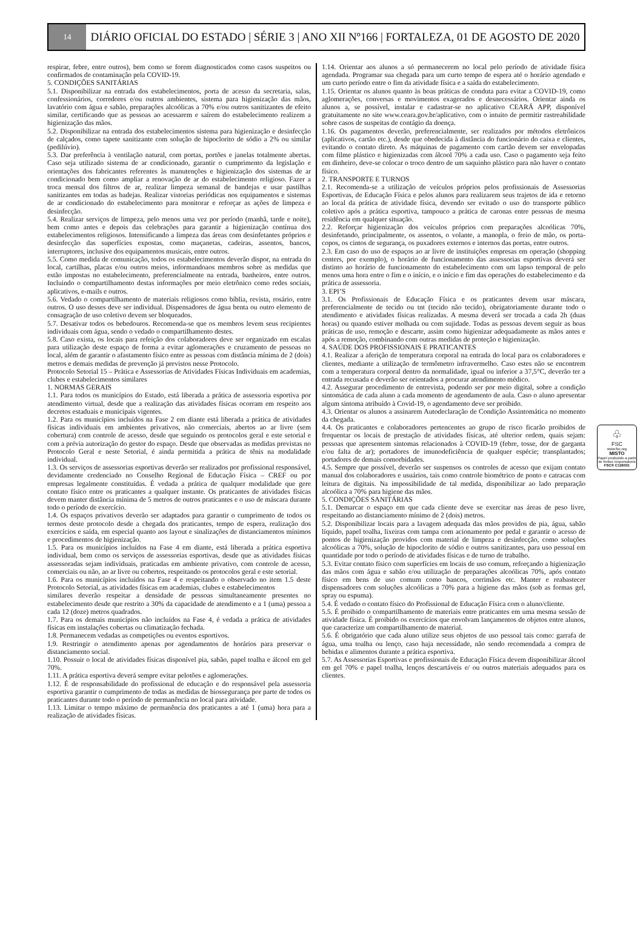14
DIÁRIO OFICIAL DO ESTADO | SÉRIE 3 | ANO XII Nº166 | FORTALEZA, 01 DE AGOSTO DE 2020
respirar, febre, entre outros), bem como se forem diagnosticados como casos suspeitos ou confirmados de contaminação pela COVID-19.
5. CONDIÇÕES SANITÁRIAS
5.1. Disponibilizar na entrada dos estabelecimentos, porta de acesso da secretaria, salas, confessionários, corredores e/ou outros ambientes, sistema para higienização das mãos, lavatório com água e sabão, preparações alcoólicas a 70% e/ou outros sanitizantes de efeito similar, certificando que as pessoas ao acessarem e saírem do estabelecimento realizem a higienização das mãos.
5.2. Disponibilizar na entrada dos estabelecimentos sistema para higienização e desinfecção de calçados, como tapete sanitizante com solução de hipoclorito de sódio a 2% ou similar (pedilúvio).
5.3. Dar preferência à ventilação natural, com portas, portões e janelas totalmente abertas. Caso seja utilizado sistema de ar condicionado, garantir o cumprimento da legislação e orientações dos fabricantes referentes às manutenções e higienização dos sistemas de ar condicionado bem como ampliar a renovação de ar do estabelecimento religioso. Fazer a troca mensal dos filtros de ar, realizar limpeza semanal de bandejas e usar pastilhas sanitizantes em todas as badejas. Realizar vistorias periódicas nos equipamentos e sistemas de ar condicionado do estabelecimento para monitorar e reforçar as ações de limpeza e desinfecção.
5.4. Realizar serviços de limpeza, pelo menos uma vez por período (manhã, tarde e noite), bem como antes e depois das celebrações para garantir a higienização contínua dos estabelecimentos religiosos. Intensificando a limpeza das áreas com desinfetantes próprios e desinfecção das superfícies expostas, como maçanetas, cadeiras, assentos, bancos, interruptores, inclusive dos equipamentos musicais, entre outros.
5.5. Como medida de comunicação, todos os estabelecimentos deverão dispor, na entrada do local, cartilhas, placas e/ou outros meios, informandoaos membros sobre as medidas que estão impostas no estabelecimento, preferencialmente na entrada, banheiros, entre outros. Incluindo o compartilhamento destas informações por meio eletrônico como redes sociais, aplicativos, e-mails e outros.
5.6. Vedado o compartilhamento de materiais religiosos como bíblia, revista, rosário, entre outros. O uso desses deve ser individual. Dispensadores de água benta ou outro elemento de consagração de uso coletivo devem ser bloqueados.
5.7. Desativar todos os bebedouros. Recomenda-se que os membros levem seus recipientes individuais com água, sendo o vedado o compartilhamento destes.
5.8. Caso exista, os locais para refeição dos colaboradores deve ser organizado em escalas para utilização deste espaço de forma a evitar aglomerações e cruzamento de pessoas no local, além de garantir o afastamento físico entre as pessoas com distância mínima de 2 (dois) metros e demais medidas de prevenção já previstos nesse Protocolo.
Protocolo Setorial 15 – Prática e Assessorias de Atividades Físicas Individuais em academias, clubes e estabelecimentos similares
1. NORMAS GERAIS
1.1. Para todos os municípios do Estado, está liberada a prática de assessoria esportiva por atendimento virtual, desde que a realização das atividades físicas ocorram em respeito aos decretos estaduais e municipais vigentes.
1.2. Para os municípios incluídos na Fase 2 em diante está liberada a prática de atividades físicas individuais em ambientes privativos, não comerciais, abertos ao ar livre (sem cobertura) com controle de acesso, desde que seguindo os protocolos geral e este setorial e com a prévia autorização do gestor do espaço. Desde que observadas as medidas previstas no Protocolo Geral e neste Setorial, é ainda permitida a prática de tênis na modalidade individual.
1.3. Os serviços de assessorias esportivas deverão ser realizados por profissional responsável, devidamente credenciado no Conselho Regional de Educação Física – CREF ou por empresas legalmente constituídas. É vedada a prática de qualquer modalidade que gere contato físico entre os praticantes a qualquer instante. Os praticantes de atividades físicas devem manter distância mínima de 5 metros de outros praticantes e o uso de máscara durante todo o período de exercício.
1.4. Os espaços privativos deverão ser adaptados para garantir o cumprimento de todos os termos deste protocolo desde a chegada dos praticantes, tempo de espera, realização dos exercícios e saída, em especial quanto aos layout e sinalizações de distanciamentos mínimos e procedimentos de higienização.
1.5. Para os municípios incluídos na Fase 4 em diante, está liberada a prática esportiva individual, bem como os serviços de assessorias esportivas, desde que as atividades físicas assessoradas sejam individuais, praticadas em ambiente privativo, com controle de acesso, comerciais ou não, ao ar livre ou cobertos, respeitando os protocolos geral e este setorial.
1.6. Para os municípios incluídos na Fase 4 e respeitando o observado no item 1.5 deste Protocolo Setorial, as atividades físicas em academias, clubes e estabelecimentos
similares deverão respeitar a densidade de pessoas simultaneamente presentes no estabelecimento desde que restrito a 30% da capacidade de atendimento e a 1 (uma) pessoa a cada 12 (doze) metros quadrados.
1.7. Para os demais municípios não incluídos na Fase 4, é vedada a prática de atividades físicas em instalações cobertas ou climatização fechada.
1.8. Permanecem vedadas as competições ou eventos esportivos.
1.9. Restringir o atendimento apenas por agendamentos de horários para preservar o distanciamento social.
1.10. Possuir o local de atividades físicas disponível pia, sabão, papel toalha e álcool em gel 70%.
1.11. A prática esportiva deverá sempre evitar pelotões e aglomerações.
1.12. É de responsabilidade do profissional de educação e do responsável pela assessoria esportiva garantir o cumprimento de todas as medidas de biossegurança por parte de todos os praticantes durante todo o período de permanência no local para atividade.
1.13. Limitar o tempo máximo de permanência dos praticantes a até 1 (uma) hora para a realização de atividades físicas.
1.14. Orientar aos alunos a só permanecerem no local pelo período de atividade física agendada. Programar sua chegada para um curto tempo de espera até o horário agendado e um curto período entre o fim da atividade física e a saída do estabelecimento.
1.15. Orientar os alunos quanto às boas práticas de conduta para evitar a COVID-19, como aglomerações, conversas e movimentos exagerados e desnecessários. Orientar ainda os alunos a, se possível, instalar e cadastrar-se no aplicativo CEARÁ APP, disponível gratuitamente no site www.ceara.gov.br/aplicativo, com o intuito de permitir rastreabilidade sobre casos de suspeitas de contágio da doença.
1.16. Os pagamentos deverão, preferencialmente, ser realizados por métodos eletrônicos (aplicativos, cartão etc.), desde que obedecida à distância do funcionário do caixa e clientes, evitando o contato direto. As máquinas de pagamento com cartão devem ser envelopadas com filme plástico e higienizadas com álcool 70% a cada uso. Caso o pagamento seja feito em dinheiro, deve-se colocar o troco dentro de um saquinho plástico para não haver o contato físico.
2. TRANSPORTE E TURNOS
2.1. Recomenda-se a utilização de veículos próprios pelos profissionais de Assessorias Esportivas, de Educação Física e pelos alunos para realizarem seus trajetos de ida e retorno ao local da prática de atividade física, devendo ser evitado o uso do transporte público coletivo após a prática esportiva, tampouco a prática de caronas entre pessoas de mesma residência em qualquer situação.
2.2. Reforçar higienização dos veículos próprios com preparações alcoólicas 70%, desinfetando, principalmente, os assentos, o volante, a manopla, o freio de mão, os porta-copos, os cintos de segurança, os puxadores externos e internos das portas, entre outros.
2.3. Em caso do uso de espaços ao ar livre de instituições empresas em operação (shopping centers, por exemplo), o horário de funcionamento das assessorias esportivas deverá ser distinto ao horário de funcionamento do estabelecimento com um lapso temporal de pelo menos uma hora entre o fim e o início, e o início e fim das operações do estabelecimento e da prática de assessoria.
3. EPI’S
3.1. Os Profissionais de Educação Física e os praticantes devem usar máscara, preferencialmente de tecido ou tnt (tecido não tecido), obrigatoriamente durante todo o atendimento e atividades físicas realizadas. A mesma deverá ser trocada a cada 2h (duas horas) ou quando estiver molhada ou com sujidade. Todas as pessoas devem seguir as boas práticas de uso, remoção e descarte, assim como higienizar adequadamente as mãos antes e após a remoção, combinando com outras medidas de proteção e higienização.
4. SAÚDE DOS PROFISSIONAIS E PRATICANTES
4.1. Realizar a aferição de temperatura corporal na entrada do local para os colaboradores e clientes, mediante a utilização de termômetro infravermelho. Caso estes não se encontrem com a temperatura corporal dentro da normalidade, igual ou inferior a 37,5°C, deverão ter a entrada recusada e deverão ser orientados a procurar atendimento médico.
4.2. Assegurar procedimento de entrevista, podendo ser por meio digital, sobre a condição sintomática de cada aluno a cada momento de agendamento de aula. Caso o aluno apresentar algum sintoma atribuído à Covid-19, o agendamento deve ser proibido.
4.3. Orientar os alunos a assinarem Autodeclaração de Condição Assintomática no momento da chegada.
4.4. Os praticantes e colaboradores pertencentes ao grupo de risco ficarão proibidos de frequentar os locais de prestação de atividades físicas, até ulterior ordem, quais sejam: pessoas que apresentem sintomas relacionados à COVID-19 (febre, tosse, dor de garganta e/ou falta de ar); portadores de imunodeficiência de qualquer espécie; transplantados; portadores de demais comorbidades.
4.5. Sempre que possível, deverão ser suspensos os controles de acesso que exijam contato manual dos colaboradores e usuários, tais como controle biométrico de ponto e catracas com leitura de digitais. Na impossibilidade de tal medida, disponibilizar ao lado preparação alcoólica a 70% para higiene das mãos.
5. CONDIÇÕES SANITÁRIAS
5.1. Demarcar o espaço em que cada cliente deve se exercitar nas áreas de peso livre, respeitando ao distanciamento mínimo de 2 (dois) metros.
5.2. Disponibilizar locais para a lavagem adequada das mãos providos de pia, água, sabão líquido, papel toalha, lixeiras com tampa com acionamento por pedal e garantir o acesso de pontos de higienização providos com material de limpeza e desinfecção, como soluções alcoólicas a 70%, solução de hipoclorito de sódio e outros sanitizantes, para uso pessoal em quantidade por todo o período de atividades físicas e de turno de trabalho.
5.3. Evitar contato físico com superfícies em locais de uso comum, reforçando a higienização das mãos com água e sabão e/ou utilização de preparações alcoólicas 70%, após contato físico em bens de uso comum como bancos, corrimãos etc. Manter e reabastecer dispensadores com soluções alcoólicas a 70% para a higiene das mãos (sob as formas gel, spray ou espuma).
5.4. É vedado o contato físico do Profissional de Educação Física com o aluno/cliente.
5.5. É proibido o compartilhamento de materiais entre praticantes em uma mesma sessão de atividade física. É proibido os exercícios que envolvam lançamentos de objetos entre alunos, que caracterize um compartilhamento de material.
5.6. É obrigatório que cada aluno utilize seus objetos de uso pessoal tais como: garrafa de água, uma toalha ou lenço, caso haja necessidade, não sendo recomendada a compra de bebidas e alimentos durante a prática esportiva.
5.7. As Assessorias Esportivas e profissionais de Educação Física devem disponibilizar álcool em gel 70% e papel toalha, lenços descartáveis e/ ou outros materiais adequados para os clientes.
♧
FSC
www.fsc.org
MISTO
Papel produzido a partir de fontes responsáveis
FSC® C126031